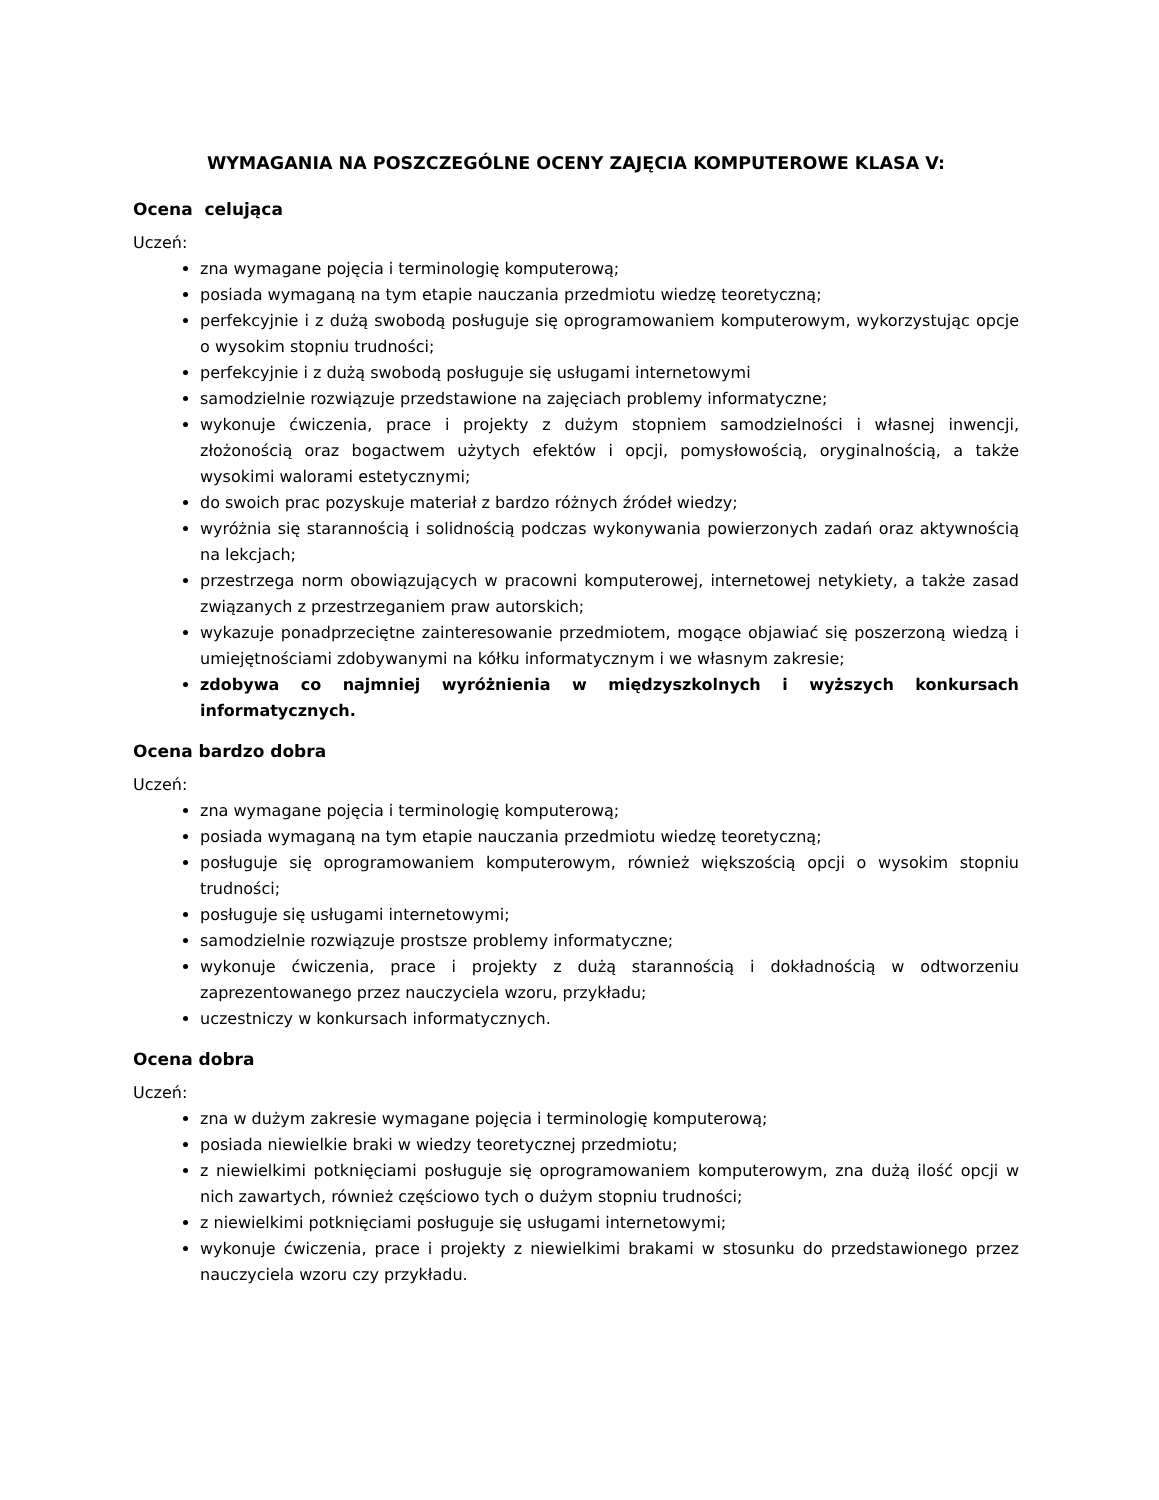WYMAGANIA NA POSZCZEGÓLNE OCENY ZAJĘCIA KOMPUTEROWE KLASA V:
Ocena celująca
Uczeń:
zna wymagane pojęcia i terminologię komputerową;
posiada wymaganą na tym etapie nauczania przedmiotu wiedzę teoretyczną;
perfekcyjnie i z dużą swobodą posługuje się oprogramowaniem komputerowym, wykorzystując opcje o wysokim stopniu trudności;
perfekcyjnie i z dużą swobodą posługuje się usługami internetowymi
samodzielnie rozwiązuje przedstawione na zajęciach problemy informatyczne;
wykonuje ćwiczenia, prace i projekty z dużym stopniem samodzielności i własnej inwencji, złożonością oraz bogactwem użytych efektów i opcji, pomysłowością, oryginalnością, a także wysokimi walorami estetycznymi;
do swoich prac pozyskuje materiał z bardzo różnych źródeł wiedzy;
wyróżnia się starannością i solidnością podczas wykonywania powierzonych zadań oraz aktywnością na lekcjach;
przestrzega norm obowiązujących w pracowni komputerowej, internetowej netykiety, a także zasad związanych z przestrzeganiem praw autorskich;
wykazuje ponadprzeciętne zainteresowanie przedmiotem, mogące objawiać się poszerzoną wiedzą i umiejętnościami zdobywanymi na kółku informatycznym i we własnym zakresie;
zdobywa co najmniej wyróżnienia w międzyszkolnych i wyższych konkursach informatycznych.
Ocena bardzo dobra
Uczeń:
zna wymagane pojęcia i terminologię komputerową;
posiada wymaganą na tym etapie nauczania przedmiotu wiedzę teoretyczną;
posługuje się oprogramowaniem komputerowym, również większością opcji o wysokim stopniu trudności;
posługuje się usługami internetowymi;
samodzielnie rozwiązuje prostsze problemy informatyczne;
wykonuje ćwiczenia, prace i projekty z dużą starannością i dokładnością w odtworzeniu zaprezentowanego przez nauczyciela wzoru, przykładu;
uczestniczy w konkursach informatycznych.
Ocena dobra
Uczeń:
zna w dużym zakresie wymagane pojęcia i terminologię komputerową;
posiada niewielkie braki w wiedzy teoretycznej przedmiotu;
z niewielkimi potknięciami posługuje się oprogramowaniem komputerowym, zna dużą ilość opcji w nich zawartych, również częściowo tych o dużym stopniu trudności;
z niewielkimi potknięciami posługuje się usługami internetowymi;
wykonuje ćwiczenia, prace i projekty z niewielkimi brakami w stosunku do przedstawionego przez nauczyciela wzoru czy przykładu.